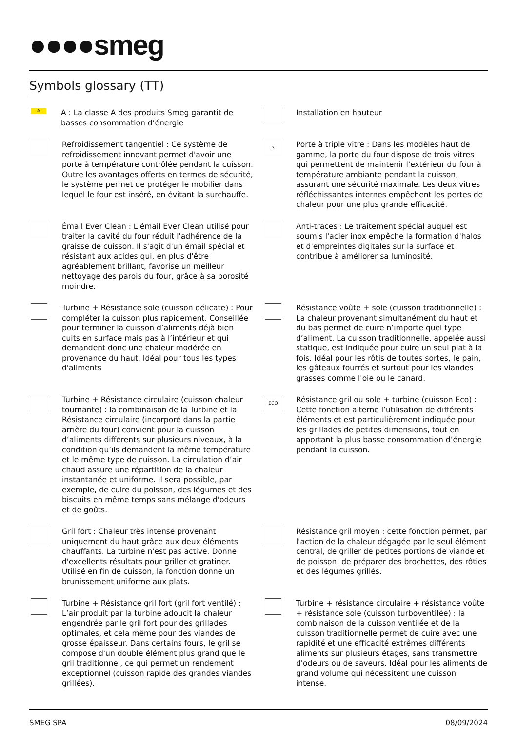●●●●smeg
Symbols glossary (TT)
A
A : La classe A des produits Smeg garantit de basses consommation d’énergie
Installation en hauteur
Refroidissement tangentiel : Ce système de refroidissement innovant permet d'avoir une porte à température contrôlée pendant la cuisson. Outre les avantages offerts en termes de sécurité, le système permet de protéger le mobilier dans lequel le four est inséré, en évitant la surchauffe.
3
Porte à triple vitre : Dans les modèles haut de gamme, la porte du four dispose de trois vitres qui permettent de maintenir l'extérieur du four à température ambiante pendant la cuisson, assurant une sécurité maximale. Les deux vitres réfléchissantes internes empêchent les pertes de chaleur pour une plus grande efficacité.
Émail Ever Clean : L'émail Ever Clean utilisé pour traiter la cavité du four réduit l'adhérence de la graisse de cuisson. Il s'agit d'un émail spécial et résistant aux acides qui, en plus d'être agréablement brillant, favorise un meilleur nettoyage des parois du four, grâce à sa porosité moindre.
Anti-traces : Le traitement spécial auquel est soumis l'acier inox empêche la formation d'halos et d'empreintes digitales sur la surface et contribue à améliorer sa luminosité.
Turbine + Résistance sole (cuisson délicate) : Pour compléter la cuisson plus rapidement. Conseillée pour terminer la cuisson d’aliments déjà bien cuits en surface mais pas à l’intérieur et qui demandent donc une chaleur modérée en provenance du haut. Idéal pour tous les types d'aliments
Résistance voûte + sole (cuisson traditionnelle) : La chaleur provenant simultanément du haut et du bas permet de cuire n’importe quel type d’aliment. La cuisson traditionnelle, appelée aussi statique, est indiquée pour cuire un seul plat à la fois. Idéal pour les rôtis de toutes sortes, le pain, les gâteaux fourrés et surtout pour les viandes grasses comme l'oie ou le canard.
Turbine + Résistance circulaire (cuisson chaleur tournante) : la combinaison de la Turbine et la Résistance circulaire (incorporé dans la partie arrière du four) convient pour la cuisson d’aliments différents sur plusieurs niveaux, à la condition qu’ils demandent la même température et le même type de cuisson. La circulation d’air chaud assure une répartition de la chaleur instantanée et uniforme. Il sera possible, par exemple, de cuire du poisson, des légumes et des biscuits en même temps sans mélange d'odeurs et de goûts.
ECO
Résistance gril ou sole + turbine (cuisson Eco) : Cette fonction alterne l’utilisation de différents éléments et est particulièrement indiquée pour les grillades de petites dimensions, tout en apportant la plus basse consommation d’énergie pendant la cuisson.
Gril fort : Chaleur très intense provenant uniquement du haut grâce aux deux éléments chauffants. La turbine n'est pas active. Donne d'excellents résultats pour griller et gratiner. Utilisé en fin de cuisson, la fonction donne un brunissement uniforme aux plats.
Résistance gril moyen : cette fonction permet, par l'action de la chaleur dégagée par le seul élément central, de griller de petites portions de viande et de poisson, de préparer des brochettes, des rôties et des légumes grillés.
Turbine + Résistance gril fort (gril fort ventilé) : L’air produit par la turbine adoucit la chaleur engendrée par le gril fort pour des grillades optimales, et cela même pour des viandes de grosse épaisseur. Dans certains fours, le gril se compose d'un double élément plus grand que le gril traditionnel, ce qui permet un rendement exceptionnel (cuisson rapide des grandes viandes grillées).
Turbine + résistance circulaire + résistance voûte + résistance sole (cuisson turboventilée) : la combinaison de la cuisson ventilée et de la cuisson traditionnelle permet de cuire avec une rapidité et une efficacité extrêmes différents aliments sur plusieurs étages, sans transmettre d'odeurs ou de saveurs. Idéal pour les aliments de grand volume qui nécessitent une cuisson intense.
SMEG SPA 08/09/2024